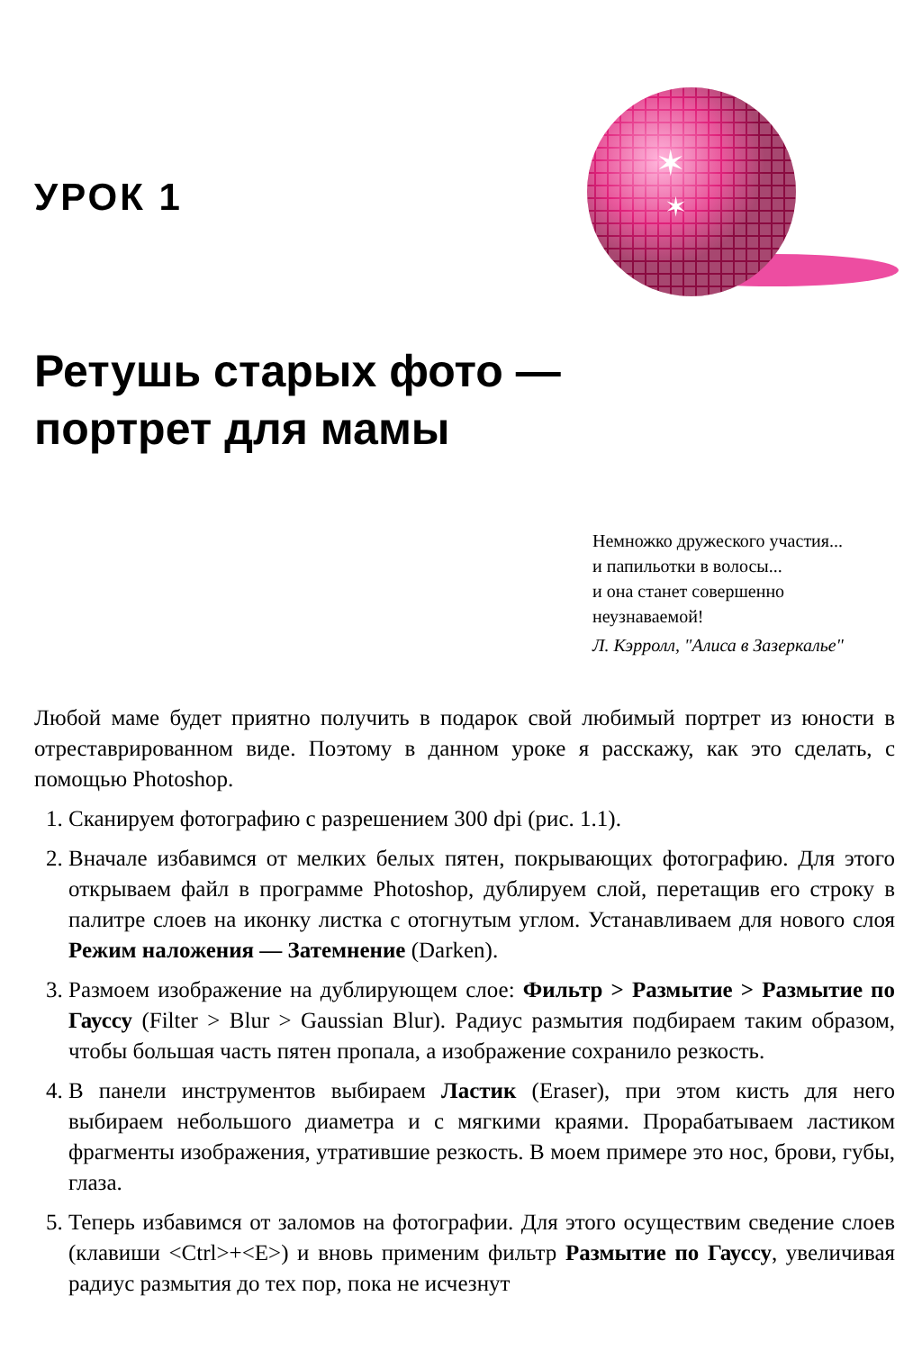УРОК 1
✶
✶
Ретушь старых фото —
портрет для мамы
Немножко дружеского участия...
и папильотки в волосы...
и она станет совершенно
неузнаваемой!
Л. Кэрролл, "Алиса в Зазеркалье"
Любой маме будет приятно получить в подарок свой любимый портрет из юности в отреставрированном виде. Поэтому в данном уроке я расскажу, как это сделать, с помощью Photoshop.
1. Сканируем фотографию с разрешением 300 dpi (рис. 1.1).
2. Вначале избавимся от мелких белых пятен, покрывающих фотографию. Для этого открываем файл в программе Photoshop, дублируем слой, перетащив его строку в палитре слоев на иконку листка с отогнутым углом. Устанавливаем для нового слоя Режим наложения — Затемнение (Darken).
3. Размоем изображение на дублирующем слое: Фильтр > Размытие > Размытие по Гауссу (Filter > Blur > Gaussian Blur). Радиус размытия подбираем таким образом, чтобы большая часть пятен пропала, а изображение сохранило резкость.
4. В панели инструментов выбираем Ластик (Eraser), при этом кисть для него выбираем небольшого диаметра и с мягкими краями. Прорабатываем ластиком фрагменты изображения, утратившие резкость. В моем примере это нос, брови, губы, глаза.
5. Теперь избавимся от заломов на фотографии. Для этого осуществим сведение слоев (клавиши <Ctrl>+<E>) и вновь применим фильтр Размытие по Гауссу, увеличивая радиус размытия до тех пор, пока не исчезнут